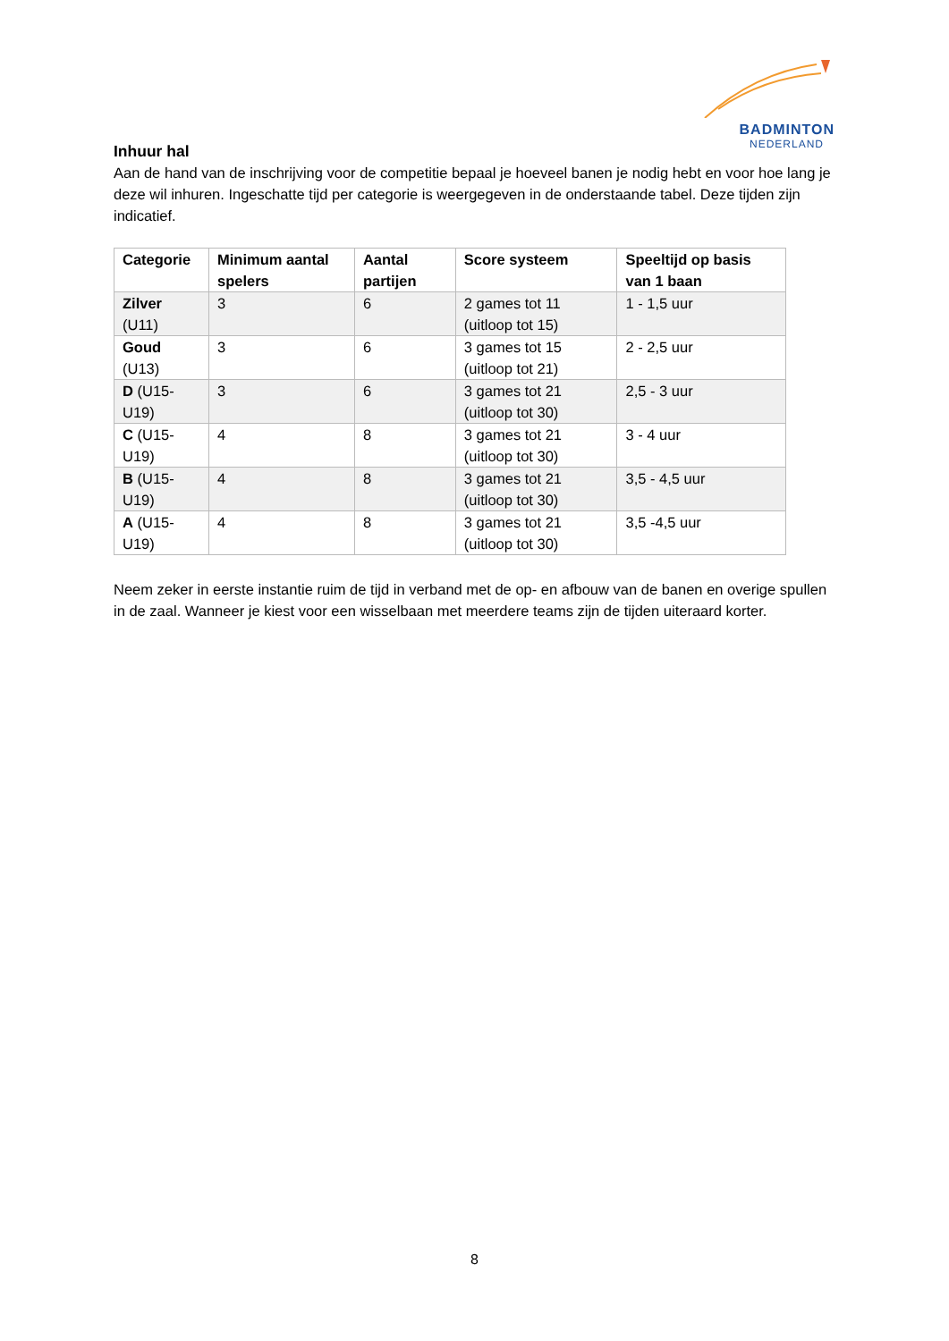BADMINTON
NEDERLAND
Inhuur hal
Aan de hand van de inschrijving voor de competitie bepaal je hoeveel banen je nodig hebt en voor hoe lang je deze wil inhuren. Ingeschatte tijd per categorie is weergegeven in de onderstaande tabel. Deze tijden zijn indicatief.
| Categorie | Minimum aantal spelers | Aantal partijen | Score systeem | Speeltijd op basis van 1 baan |
| --- | --- | --- | --- | --- |
| Zilver (U11) | 3 | 6 | 2 games tot 11 (uitloop tot 15) | 1 - 1,5 uur |
| Goud (U13) | 3 | 6 | 3 games tot 15 (uitloop tot 21) | 2 - 2,5 uur |
| D (U15-U19) | 3 | 6 | 3 games tot 21 (uitloop tot 30) | 2,5 - 3 uur |
| C (U15-U19) | 4 | 8 | 3 games tot 21 (uitloop tot 30) | 3 - 4 uur |
| B (U15-U19) | 4 | 8 | 3 games tot 21 (uitloop tot 30) | 3,5 - 4,5 uur |
| A (U15-U19) | 4 | 8 | 3 games tot 21 (uitloop tot 30) | 3,5 -4,5 uur |
Neem zeker in eerste instantie ruim de tijd in verband met de op- en afbouw van de banen en overige spullen in de zaal. Wanneer je kiest voor een wisselbaan met meerdere teams zijn de tijden uiteraard korter.
8